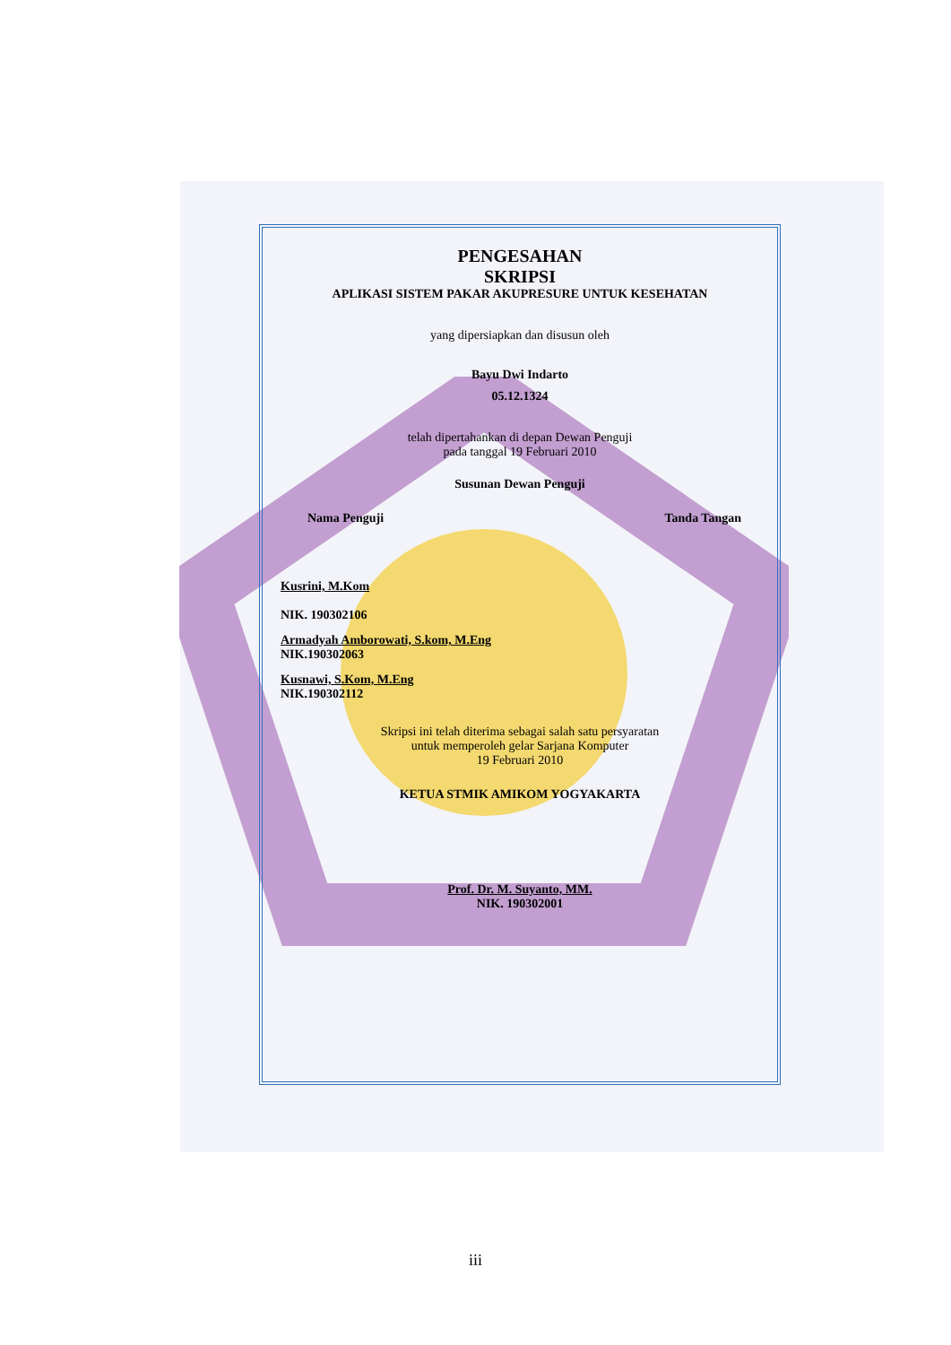PENGESAHAN
SKRIPSI
APLIKASI SISTEM PAKAR AKUPRESURE UNTUK KESEHATAN
yang dipersiapkan dan disusun oleh
Bayu Dwi Indarto
05.12.1324
telah dipertahankan di depan Dewan Penguji
pada tanggal 19 Februari 2010
Susunan Dewan Penguji
Nama Penguji Tanda Tangan
Kusrini, M.Kom
NIK. 190302106
Armadyah Amborowati, S.kom, M.Eng
NIK.190302063
Kusnawi, S.Kom, M.Eng
NIK.190302112
Skripsi ini telah diterima sebagai salah satu persyaratan
untuk memperoleh gelar Sarjana Komputer
19 Februari 2010
KETUA STMIK AMIKOM YOGYAKARTA
Prof. Dr. M. Suyanto, MM.
NIK. 190302001
iii